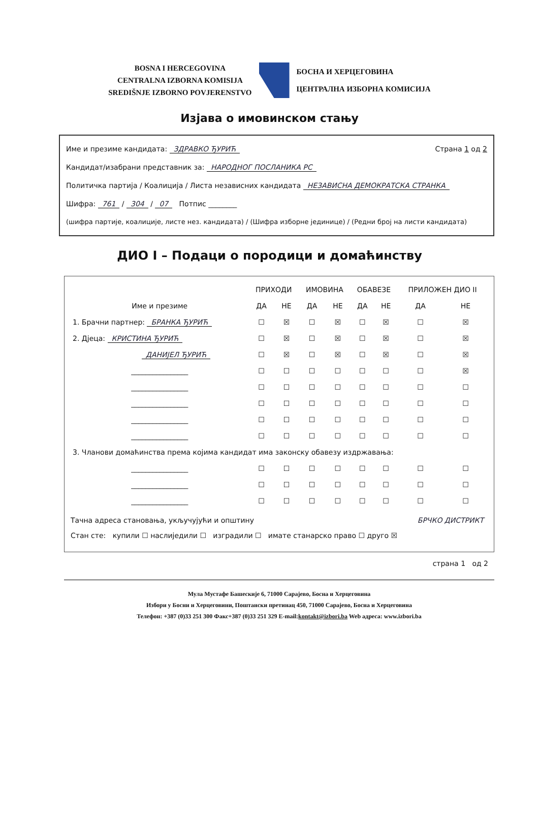BOSNA I HERCEGOVINA
CENTRALNA IZBORNA KOMISIJA
SREDIŠNJE IZBORNO POVJERENSTVO
БОСНА И ХЕРЦЕГОВИНА
ЦЕНТРАЛНА ИЗБОРНА КОМИСИЈА
Изјава о имовинском стању
Име и презиме кандидата: ЗДРАВКО ЂУРИЋ Страна 1 од 2
Кандидат/изабрани представник за: НАРОДНОГ ПОСЛАНИКА РС
Политичка партија / Коалиција / Листа независних кандидата НЕЗАВИСНА ДЕМОКРАТСКА СТРАНКА
Шифра: 761 / 304 / 07 Потпис ________
(шифра партије, коалиције, листе нез. кандидата) / (Шифра изборне јединице) / (Редни број на листи кандидата)
ДИО I – Подаци о породици и домаћинству
| | ПРИХОДИ | | ИМОВИНА | | ОБАВЕЗЕ | | ПРИЛОЖЕН ДИО II | |
| --- | --- | --- | --- | --- | --- | --- | --- | --- |
| Име и презиме | ДА | НЕ | ДА | НЕ | ДА | НЕ | ДА | НЕ |
| 1. Брачни партнер: БРАНКА ЂУРИЋ | ☐ | ☒ | ☐ | ☒ | ☐ | ☒ | ☐ | ☒ |
| 2. Дјеца: КРИСТИНА ЂУРИЋ | ☐ | ☒ | ☐ | ☒ | ☐ | ☒ | ☐ | ☒ |
| ДАНИЈЕЛ ЂУРИЋ | ☐ | ☒ | ☐ | ☒ | ☐ | ☒ | ☐ | ☒ |
| ________________ | ☐ | ☐ | ☐ | ☐ | ☐ | ☐ | ☐ | ☒ |
| ________________ | ☐ | ☐ | ☐ | ☐ | ☐ | ☐ | ☐ | ☐ |
| ________________ | ☐ | ☐ | ☐ | ☐ | ☐ | ☐ | ☐ | ☐ |
| ________________ | ☐ | ☐ | ☐ | ☐ | ☐ | ☐ | ☐ | ☐ |
| ________________ | ☐ | ☐ | ☐ | ☐ | ☐ | ☐ | ☐ | ☐ |
| 3. Чланови домаћинства према којима кандидат има законску обавезу издржавања: | | | | | | | | |
| ________________ | ☐ | ☐ | ☐ | ☐ | ☐ | ☐ | ☐ | ☐ |
| ________________ | ☐ | ☐ | ☐ | ☐ | ☐ | ☐ | ☐ | ☐ |
| ________________ | ☐ | ☐ | ☐ | ☐ | ☐ | ☐ | ☐ | ☐ |
Тачна адреса становања, укључујући и општину БРЧКО ДИСТРИКТ
Стан сте: купили ☐ наслиједили ☐ изградили ☐ имате станарско право ☐ друго ☒
страна 1 од 2
Мула Мустафе Башескије 6, 71000 Сарајево, Босна и Херцеговина
Избори у Босни и Херцеговини, Поштански претинац 450, 71000 Сарајево, Босна и Херцеговина
Телефон: +387 (0)33 251 300 Факс+387 (0)33 251 329 E-mail:kontakt@izbori.ba Web адреса: www.izbori.ba